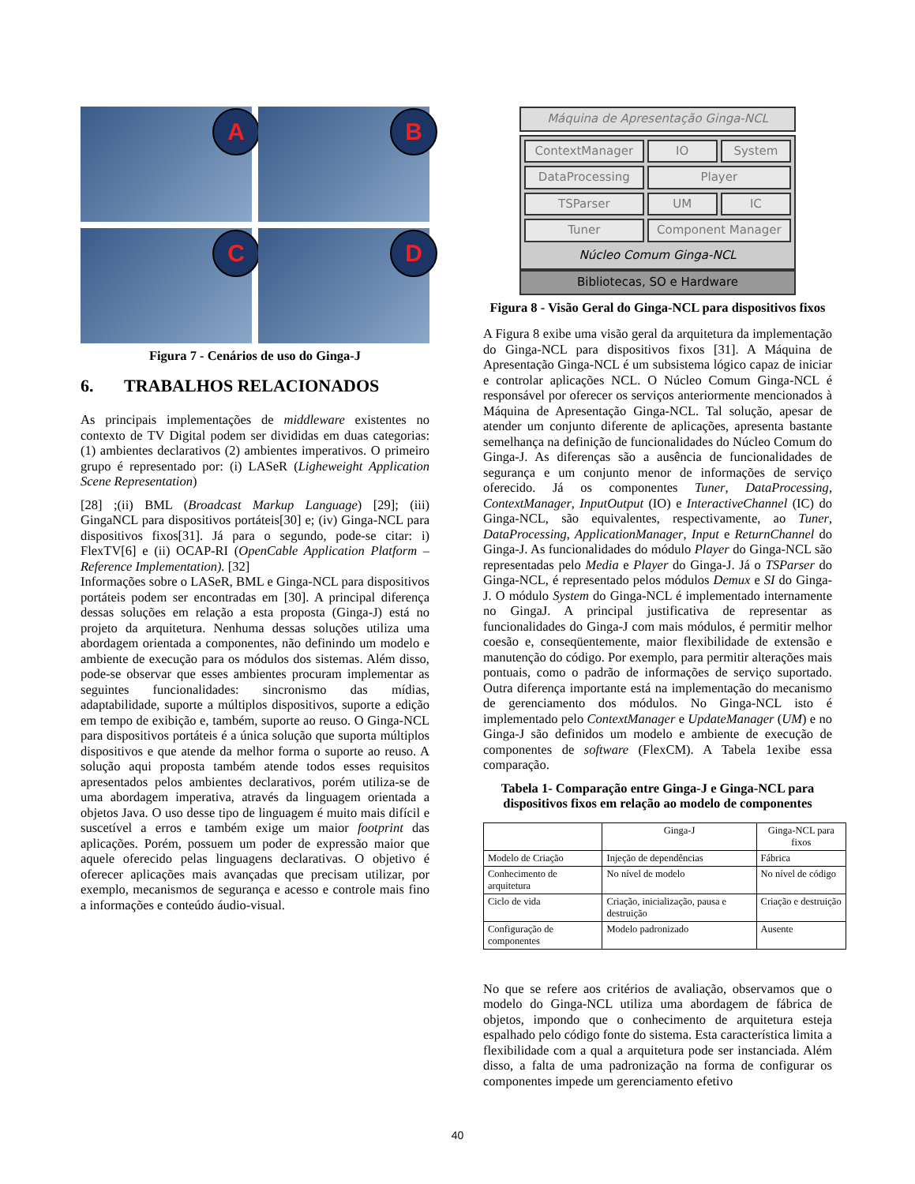A
B
C
D
Figura 7 - Cenários de uso do Ginga-J
6. TRABALHOS RELACIONADOS
As principais implementações de middleware existentes no contexto de TV Digital podem ser divididas em duas categorias: (1) ambientes declarativos (2) ambientes imperativos. O primeiro grupo é representado por: (i) LASeR (Ligheweight Application Scene Representation)
[28] ;(ii) BML (Broadcast Markup Language) [29]; (iii) GingaNCL para dispositivos portáteis[30] e; (iv) Ginga-NCL para dispositivos fixos[31]. Já para o segundo, pode-se citar: i) FlexTV[6] e (ii) OCAP-RI (OpenCable Application Platform – Reference Implementation). [32]
Informações sobre o LASeR, BML e Ginga-NCL para dispositivos portáteis podem ser encontradas em [30]. A principal diferença dessas soluções em relação a esta proposta (Ginga-J) está no projeto da arquitetura. Nenhuma dessas soluções utiliza uma abordagem orientada a componentes, não definindo um modelo e ambiente de execução para os módulos dos sistemas. Além disso, pode-se observar que esses ambientes procuram implementar as seguintes funcionalidades: sincronismo das mídias, adaptabilidade, suporte a múltiplos dispositivos, suporte a edição em tempo de exibição e, também, suporte ao reuso. O Ginga-NCL para dispositivos portáteis é a única solução que suporta múltiplos dispositivos e que atende da melhor forma o suporte ao reuso. A solução aqui proposta também atende todos esses requisitos apresentados pelos ambientes declarativos, porém utiliza-se de uma abordagem imperativa, através da linguagem orientada a objetos Java. O uso desse tipo de linguagem é muito mais difícil e suscetível a erros e também exige um maior footprint das aplicações. Porém, possuem um poder de expressão maior que aquele oferecido pelas linguagens declarativas. O objetivo é oferecer aplicações mais avançadas que precisam utilizar, por exemplo, mecanismos de segurança e acesso e controle mais fino a informações e conteúdo áudio-visual.
Máquina de Apresentação Ginga-NCL
ContextManager
IO
System
DataProcessing
Player
TSParser
UM
IC
Tuner
Component Manager
Núcleo Comum Ginga-NCL
Bibliotecas, SO e Hardware
Figura 8 - Visão Geral do Ginga-NCL para dispositivos fixos
A Figura 8 exibe uma visão geral da arquitetura da implementação do Ginga-NCL para dispositivos fixos [31]. A Máquina de Apresentação Ginga-NCL é um subsistema lógico capaz de iniciar e controlar aplicações NCL. O Núcleo Comum Ginga-NCL é responsável por oferecer os serviços anteriormente mencionados à Máquina de Apresentação Ginga-NCL. Tal solução, apesar de atender um conjunto diferente de aplicações, apresenta bastante semelhança na definição de funcionalidades do Núcleo Comum do Ginga-J. As diferenças são a ausência de funcionalidades de segurança e um conjunto menor de informações de serviço oferecido. Já os componentes Tuner, DataProcessing, ContextManager, InputOutput (IO) e InteractiveChannel (IC) do Ginga-NCL, são equivalentes, respectivamente, ao Tuner, DataProcessing, ApplicationManager, Input e ReturnChannel do Ginga-J. As funcionalidades do módulo Player do Ginga-NCL são representadas pelo Media e Player do Ginga-J. Já o TSParser do Ginga-NCL, é representado pelos módulos Demux e SI do Ginga-J. O módulo System do Ginga-NCL é implementado internamente no GingaJ. A principal justificativa de representar as funcionalidades do Ginga-J com mais módulos, é permitir melhor coesão e, conseqüentemente, maior flexibilidade de extensão e manutenção do código. Por exemplo, para permitir alterações mais pontuais, como o padrão de informações de serviço suportado. Outra diferença importante está na implementação do mecanismo de gerenciamento dos módulos. No Ginga-NCL isto é implementado pelo ContextManager e UpdateManager (UM) e no Ginga-J são definidos um modelo e ambiente de execução de componentes de software (FlexCM). A Tabela 1exibe essa comparação.
Tabela 1- Comparação entre Ginga-J e Ginga-NCL para dispositivos fixos em relação ao modelo de componentes
| | Ginga-J | Ginga-NCL para fixos |
| --- | --- | --- |
| Modelo de Criação | Injeção de dependências | Fábrica |
| Conhecimento de arquitetura | No nível de modelo | No nível de código |
| Ciclo de vida | Criação, inicialização, pausa e destruição | Criação e destruição |
| Configuração de componentes | Modelo padronizado | Ausente |
No que se refere aos critérios de avaliação, observamos que o modelo do Ginga-NCL utiliza uma abordagem de fábrica de objetos, impondo que o conhecimento de arquitetura esteja espalhado pelo código fonte do sistema. Esta característica limita a flexibilidade com a qual a arquitetura pode ser instanciada. Além disso, a falta de uma padronização na forma de configurar os componentes impede um gerenciamento efetivo
40